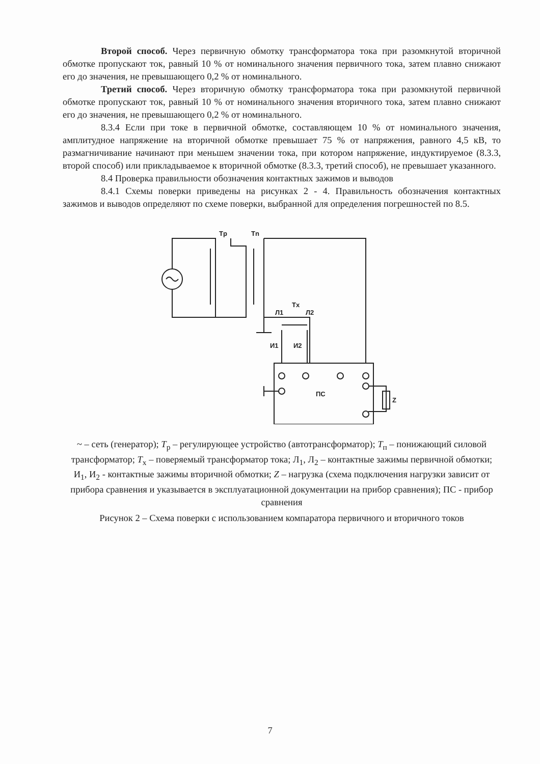Второй способ. Через первичную обмотку трансформатора тока при разомкнутой вторичной обмотке пропускают ток, равный 10 % от номинального значения первичного тока, затем плавно снижают его до значения, не превышающего 0,2 % от номинального.
Третий способ. Через вторичную обмотку трансформатора тока при разомкнутой первичной обмотке пропускают ток, равный 10 % от номинального значения вторичного тока, затем плавно снижают его до значения, не превышающего 0,2 % от номинального.
8.3.4 Если при токе в первичной обмотке, составляющем 10 % от номинального значения, амплитудное напряжение на вторичной обмотке превышает 75 % от напряжения, равного 4,5 кВ, то размагничивание начинают при меньшем значении тока, при котором напряжение, индуктируемое (8.3.3, второй способ) или прикладываемое к вторичной обмотке (8.3.3, третий способ), не превышает указанного.
8.4 Проверка правильности обозначения контактных зажимов и выводов
8.4.1 Схемы поверки приведены на рисунках 2 - 4. Правильность обозначения контактных зажимов и выводов определяют по схеме поверки, выбранной для определения погрешностей по 8.5.
Tp
Tn
Tx
Л1
Л2
И1
И2
ПС
Z
~ – сеть (генератор); T<sub>р</sub> – регулирующее устройство (автотрансформатор); T<sub>п</sub> – понижающий силовой трансформатор; T<sub>х</sub> – поверяемый трансформатор тока; Л<sub>1</sub>, Л<sub>2</sub> – контактные зажимы первичной обмотки; И<sub>1</sub>, И<sub>2</sub> - контактные зажимы вторичной обмотки; Z – нагрузка (схема подключения нагрузки зависит от прибора сравнения и указывается в эксплуатационной документации на прибор сравнения); ПС - прибор сравнения
Рисунок 2 – Схема поверки с использованием компаратора первичного и вторичного токов
7